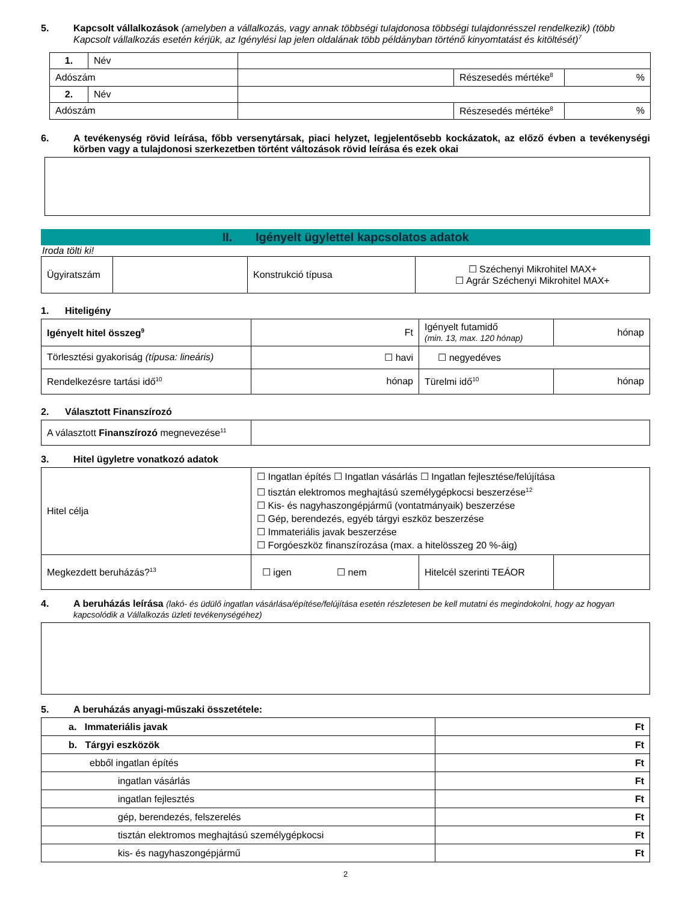5. Kapcsolt vállalkozások (amelyben a vállalkozás, vagy annak többségi tulajdonosa többségi tulajdonrésszel rendelkezik) (több Kapcsolt vállalkozás esetén kérjük, az Igénylési lap jelen oldalának több példányban történő kinyomtatást és kitöltését)<sup>7</sup>
| 1. | Név | | | |
| Adószám | | | Részesedés mértéke<sup>8</sup> | % |
| 2. | Név | | | |
| Adószám | | | Részesedés mértéke<sup>8</sup> | % |
6. A tevékenység rövid leírása, főbb versenytársak, piaci helyzet, legjelentősebb kockázatok, az előző évben a tevékenységi körben vagy a tulajdonosi szerkezetben történt változások rövid leírása és ezek okai
II. Igényelt ügylettel kapcsolatos adatok
Iroda tölti ki!
| Ügyiratszám | | Konstrukció típusa | ☐ Széchenyi Mikrohitel MAX+ ☐ Agrár Széchenyi Mikrohitel MAX+ |
1. Hiteligény
| Igényelt hitel összeg<sup>9</sup> | Ft | Igényelt futamidő (min. 13, max. 120 hónap) | hónap |
| Törlesztési gyakoriság (típusa: lineáris) | ☐ havi | ☐ negyedéves | |
| Rendelkezésre tartási idő<sup>10</sup> | hónap | Türelmi idő<sup>10</sup> | hónap |
2. Választott Finanszírozó
| A választott Finanszírozó megnevezése<sup>11</sup> | |
3. Hitel ügyletre vonatkozó adatok
| Hitel célja | ☐ Ingatlan építés ☐ Ingatlan vásárlás ☐ Ingatlan fejlesztése/felújítása ☐ tisztán elektromos meghajtású személygépkocsi beszerzése<sup>12</sup> ☐ Kis- és nagyhaszongépjármű (vontatmányaik) beszerzése ☐ Gép, berendezés, egyéb tárgyi eszköz beszerzése ☐ Immateriális javak beszerzése ☐ Forgóeszköz finanszírozása (max. a hitelösszeg 20 %-áig) | | |
| Megkezdett beruházás?<sup>13</sup> | ☐ igen ☐ nem | Hitelcél szerinti TEÁOR | |
4. A beruházás leírása (lakó- és üdülő ingatlan vásárlása/építése/felújítása esetén részletesen be kell mutatni és megindokolni, hogy az hogyan kapcsolódik a Vállalkozás üzleti tevékenységéhez)
5. A beruházás anyagi-műszaki összetétele:
| a. Immateriális javak | Ft |
| b. Tárgyi eszközök | Ft |
| ebből ingatlan építés | Ft |
| ingatlan vásárlás | Ft |
| ingatlan fejlesztés | Ft |
| gép, berendezés, felszerelés | Ft |
| tisztán elektromos meghajtású személygépkocsi | Ft |
| kis- és nagyhaszongépjármű | Ft |
2